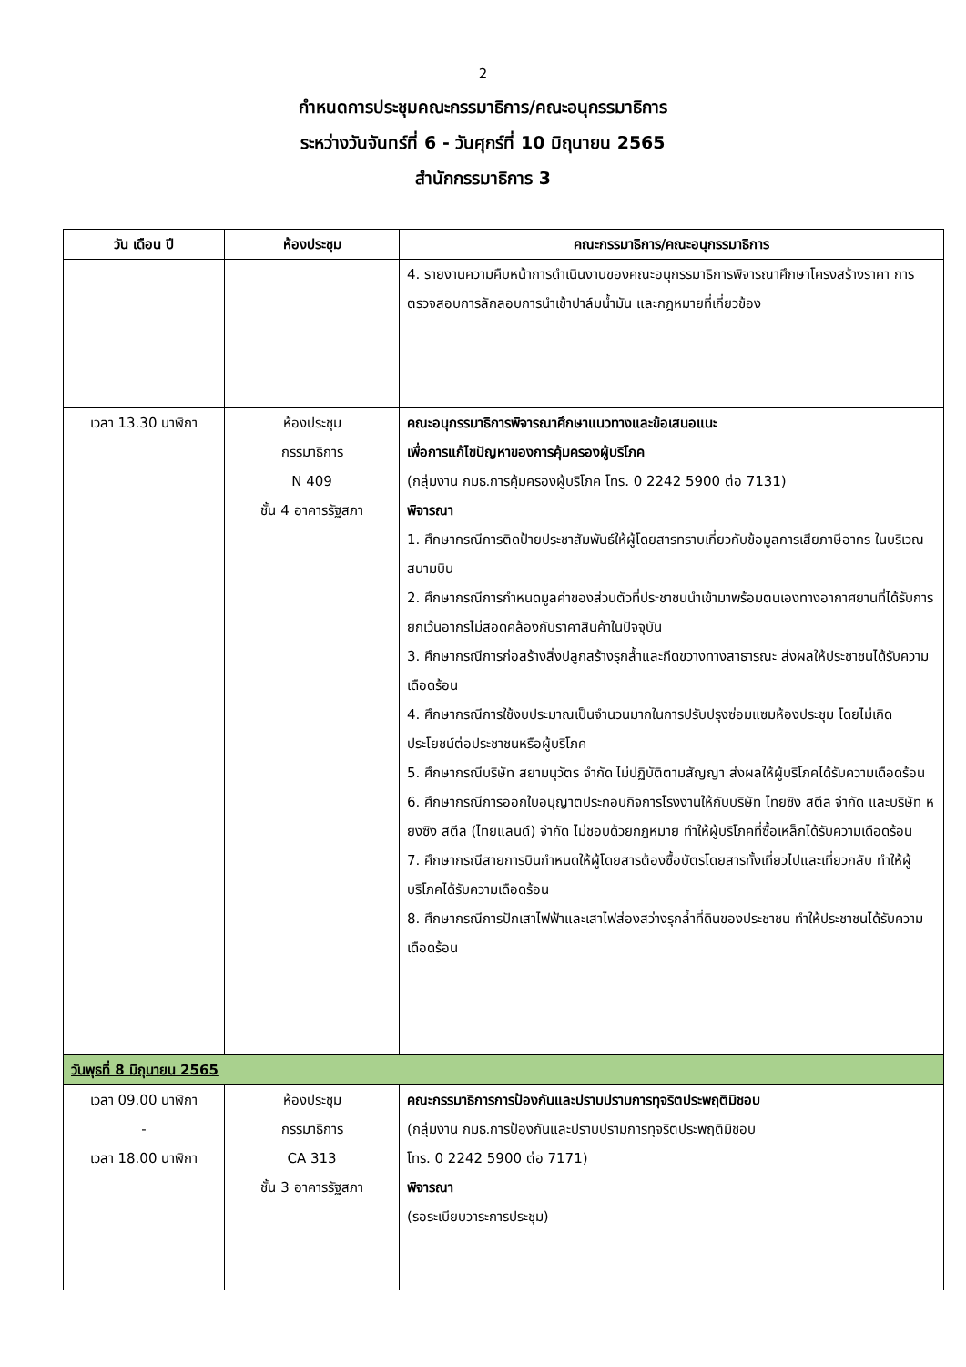2
กำหนดการประชุมคณะกรรมาธิการ/คณะอนุกรรมาธิการ
ระหว่างวันจันทร์ที่ 6 - วันศุกร์ที่ 10 มิถุนายน 2565
สำนักกรรมาธิการ 3
| วัน เดือน ปี | ห้องประชุม | คณะกรรมาธิการ/คณะอนุกรรมาธิการ |
| --- | --- | --- |
| | | 4. รายงานความคืบหน้าการดำเนินงานของคณะอนุกรรมาธิการพิจารณาศึกษาโครงสร้างราคา การตรวจสอบการลักลอบการนำเข้าปาล์มน้ำมัน และกฎหมายที่เกี่ยวข้อง |
| เวลา 13.30 นาฬิกา | ห้องประชุม กรรมาธิการ N 409 ชั้น 4 อาคารรัฐสภา | คณะอนุกรรมาธิการพิจารณาศึกษาแนวทางและข้อเสนอแนะ เพื่อการแก้ไขปัญหาของการคุ้มครองผู้บริโภค (กลุ่มงาน กมธ.การคุ้มครองผู้บริโภค โทร. 0 2242 5900 ต่อ 7131) พิจารณา 1. ศึกษากรณีการติดป้ายประชาสัมพันธ์ให้ผู้โดยสารทราบเกี่ยวกับข้อมูลการเสียภาษีอากร ในบริเวณสนามบิน 2. ศึกษากรณีการกำหนดมูลค่าของส่วนตัวที่ประชาชนนำเข้ามาพร้อมตนเองทางอากาศยานที่ได้รับการยกเว้นอากรไม่สอดคล้องกับราคาสินค้าในปัจจุบัน 3. ศึกษากรณีการก่อสร้างสิ่งปลูกสร้างรุกล้ำและกีดขวางทางสาธารณะ ส่งผลให้ประชาชนได้รับความเดือดร้อน 4. ศึกษากรณีการใช้งบประมาณเป็นจำนวนมากในการปรับปรุงซ่อมแซมห้องประชุม โดยไม่เกิดประโยชน์ต่อประชาชนหรือผู้บริโภค 5. ศึกษากรณีบริษัท สยามนุวัตร จำกัด ไม่ปฏิบัติตามสัญญา ส่งผลให้ผู้บริโภคได้รับความเดือดร้อน 6. ศึกษากรณีการออกใบอนุญาตประกอบกิจการโรงงานให้กับบริษัท ไทยซิง สตีล จำกัด และบริษัท หยงซิง สตีล (ไทยแลนด์) จำกัด ไม่ชอบด้วยกฎหมาย ทำให้ผู้บริโภคที่ซื้อเหล็กได้รับความเดือดร้อน 7. ศึกษากรณีสายการบินกำหนดให้ผู้โดยสารต้องซื้อบัตรโดยสารทั้งเที่ยวไปและเที่ยวกลับ ทำให้ผู้บริโภคได้รับความเดือดร้อน 8. ศึกษากรณีการปักเสาไฟฟ้าและเสาไฟส่องสว่างรุกล้ำที่ดินของประชาชน ทำให้ประชาชนได้รับความเดือดร้อน |
| วันพุธที่ 8 มิถุนายน 2565 | | |
| เวลา 09.00 นาฬิกา - เวลา 18.00 นาฬิกา | ห้องประชุม กรรมาธิการ CA 313 ชั้น 3 อาคารรัฐสภา | คณะกรรมาธิการการป้องกันและปราบปรามการทุจริตประพฤติมิชอบ (กลุ่มงาน กมธ.การป้องกันและปราบปรามการทุจริตประพฤติมิชอบ โทร. 0 2242 5900 ต่อ 7171) พิจารณา (รอระเบียบวาระการประชุม) |